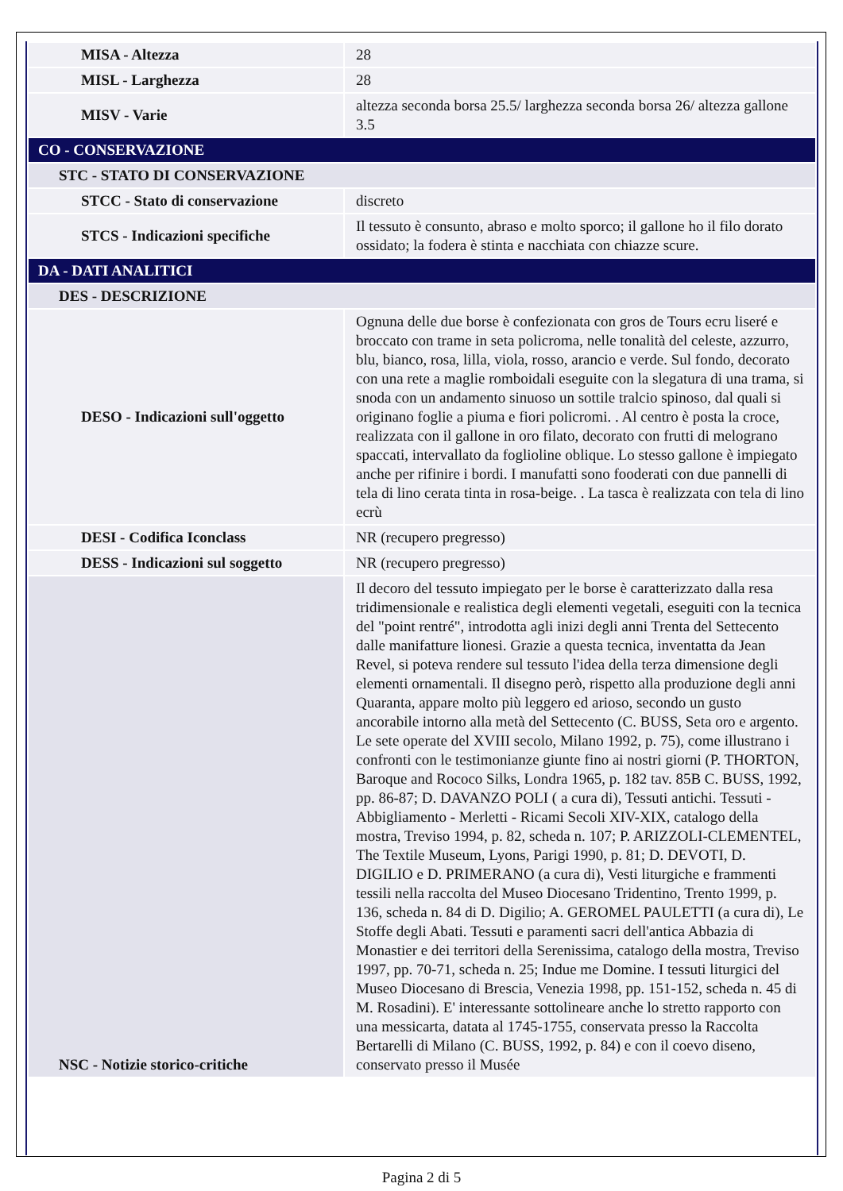| MISA - Altezza | 28 |
| MISL - Larghezza | 28 |
| MISV - Varie | altezza seconda borsa 25.5/ larghezza seconda borsa 26/ altezza gallone 3.5 |
| CO - CONSERVAZIONE | |
| STC - STATO DI CONSERVAZIONE | |
| STCC - Stato di conservazione | discreto |
| STCS - Indicazioni specifiche | Il tessuto è consunto, abraso e molto sporco; il gallone ho il filo dorato ossidato; la fodera è stinta e nacchiata con chiazze scure. |
| DA - DATI ANALITICI | |
| DES - DESCRIZIONE | |
| DESO - Indicazioni sull'oggetto | Ognuna delle due borse è confezionata con gros de Tours ecru liseré e broccato con trame in seta policroma, nelle tonalità del celeste, azzurro, blu, bianco, rosa, lilla, viola, rosso, arancio e verde. Sul fondo, decorato con una rete a maglie romboidali eseguite con la slegatura di una trama, si snoda con un andamento sinuoso un sottile tralcio spinoso, dal quali si originano foglie a piuma e fiori policromi. . Al centro è posta la croce, realizzata con il gallone in oro filato, decorato con frutti di melograno spaccati, intervallato da foglioline oblique. Lo stesso gallone è impiegato anche per rifinire i bordi. I manufatti sono fooderati con due pannelli di tela di lino cerata tinta in rosa-beige. . La tasca è realizzata con tela di lino ecrù |
| DESI - Codifica Iconclass | NR (recupero pregresso) |
| DESS - Indicazioni sul soggetto | NR (recupero pregresso) |
| NSC - Notizie storico-critiche | Il decoro del tessuto impiegato per le borse è caratterizzato dalla resa tridimensionale e realistica degli elementi vegetali, eseguiti con la tecnica del "point rentré", introdotta agli inizi degli anni Trenta del Settecento dalle manifatture lionesi. Grazie a questa tecnica, inventatta da Jean Revel, si poteva rendere sul tessuto l'idea della terza dimensione degli elementi ornamentali. Il disegno però, rispetto alla produzione degli anni Quaranta, appare molto più leggero ed arioso, secondo un gusto ancorabile intorno alla metà del Settecento (C. BUSS, Seta oro e argento. Le sete operate del XVIII secolo, Milano 1992, p. 75), come illustrano i confronti con le testimonianze giunte fino ai nostri giorni (P. THORTON, Baroque and Rococo Silks, Londra 1965, p. 182 tav. 85B C. BUSS, 1992, pp. 86-87; D. DAVANZO POLI ( a cura di), Tessuti antichi. Tessuti - Abbigliamento - Merletti - Ricami Secoli XIV-XIX, catalogo della mostra, Treviso 1994, p. 82, scheda n. 107; P. ARIZZOLI-CLEMENTEL, The Textile Museum, Lyons, Parigi 1990, p. 81; D. DEVOTI, D. DIGILIO e D. PRIMERANO (a cura di), Vesti liturgiche e frammenti tessili nella raccolta del Museo Diocesano Tridentino, Trento 1999, p. 136, scheda n. 84 di D. Digilio; A. GEROMEL PAULETTI (a cura di), Le Stoffe degli Abati. Tessuti e paramenti sacri dell'antica Abbazia di Monastier e dei territori della Serenissima, catalogo della mostra, Treviso 1997, pp. 70-71, scheda n. 25; Indue me Domine. I tessuti liturgici del Museo Diocesano di Brescia, Venezia 1998, pp. 151-152, scheda n. 45 di M. Rosadini). E' interessante sottolineare anche lo stretto rapporto con una messicarta, datata al 1745-1755, conservata presso la Raccolta Bertarelli di Milano (C. BUSS, 1992, p. 84) e con il coevo diseno, conservato presso il Musée |
Pagina 2 di 5